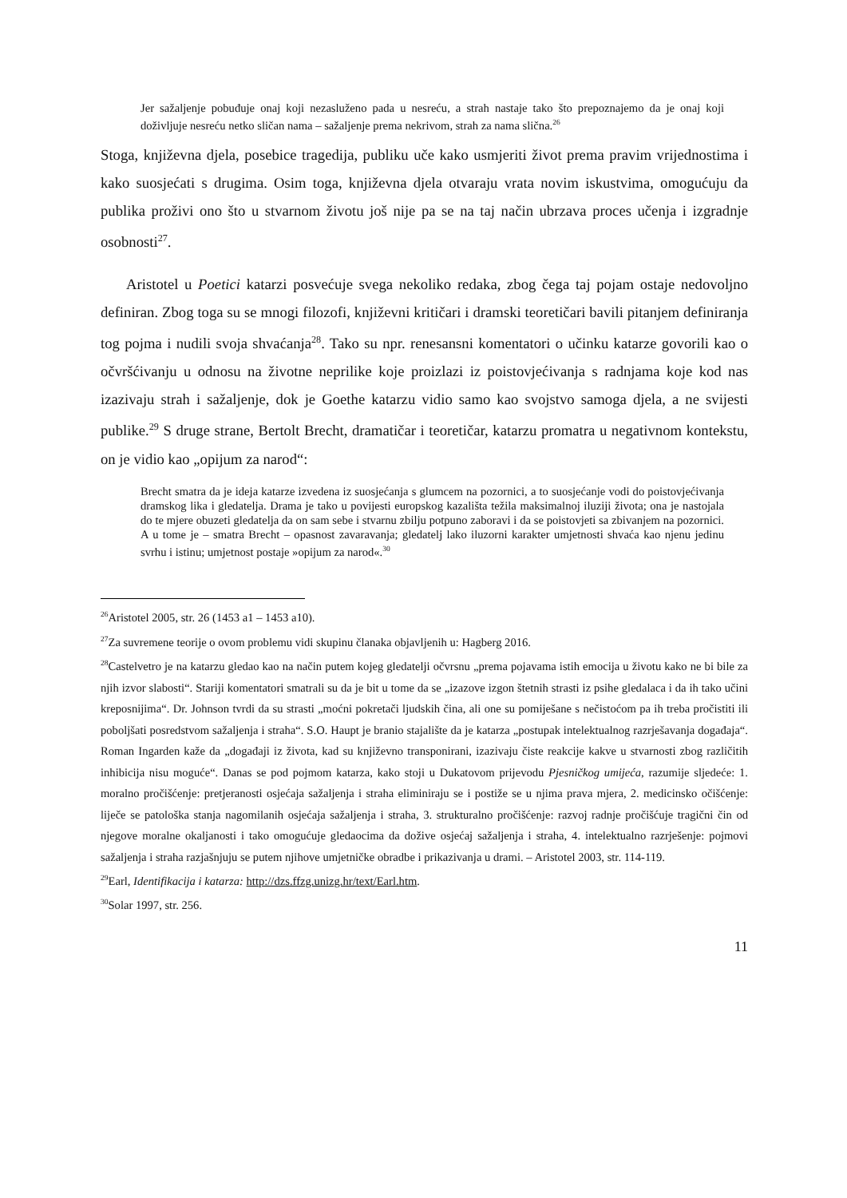Jer sažaljenje pobuđuje onaj koji nezasluženo pada u nesreću, a strah nastaje tako što prepoznajemo da je onaj koji doživljuje nesreću netko sličan nama – sažaljenje prema nekrivom, strah za nama slična.<sup>26</sup>
Stoga, književna djela, posebice tragedija, publiku uče kako usmjeriti život prema pravim vrijednostima i kako suosjećati s drugima. Osim toga, književna djela otvaraju vrata novim iskustvima, omogućuju da publika proživi ono što u stvarnom životu još nije pa se na taj način ubrzava proces učenja i izgradnje osobnosti<sup>27</sup>.
Aristotel u Poetici katarzi posvećuje svega nekoliko redaka, zbog čega taj pojam ostaje nedovoljno definiran. Zbog toga su se mnogi filozofi, književni kritičari i dramski teoretičari bavili pitanjem definiranja tog pojma i nudili svoja shvaćanja<sup>28</sup>. Tako su npr. renesansni komentatori o učinku katarze govorili kao o očvršćivanju u odnosu na životne neprilike koje proizlazi iz poistovjećivanja s radnjama koje kod nas izazivaju strah i sažaljenje, dok je Goethe katarzu vidio samo kao svojstvo samoga djela, a ne svijesti publike.<sup>29</sup> S druge strane, Bertolt Brecht, dramatičar i teoretičar, katarzu promatra u negativnom kontekstu, on je vidio kao „opijum za narod“:
Brecht smatra da je ideja katarze izvedena iz suosjećanja s glumcem na pozornici, a to suosjećanje vodi do poistovjećivanja dramskog lika i gledatelja. Drama je tako u povijesti europskog kazališta težila maksimalnoj iluziji života; ona je nastojala do te mjere obuzeti gledatelja da on sam sebe i stvarnu zbilju potpuno zaboravi i da se poistovjeti sa zbivanjem na pozornici. A u tome je – smatra Brecht – opasnost zavaravanja; gledatelj lako iluzorni karakter umjetnosti shvaća kao njenu jedinu svrhu i istinu; umjetnost postaje »opijum za narod«.<sup>30</sup>
<sup>26</sup> Aristotel 2005, str. 26 (1453 a1 – 1453 a10).
<sup>27</sup> Za suvremene teorije o ovom problemu vidi skupinu članaka objavljenih u: Hagberg 2016.
<sup>28</sup> Castelvetro je na katarzu gledao kao na način putem kojeg gledatelji očvrsnu „prema pojavama istih emocija u životu kako ne bi bile za njih izvor slabosti“. Stariji komentatori smatrali su da je bit u tome da se „izazove izgon štetnih strasti iz psihe gledalaca i da ih tako učini kreposnijima“. Dr. Johnson tvrdi da su strasti „moćni pokretači ljudskih čina, ali one su pomiješane s nečistoćom pa ih treba pročistiti ili poboljšati posredstvom sažaljenja i straha“. S.O. Haupt je branio stajalište da je katarza „postupak intelektualnog razrješavanja događaja“. Roman Ingarden kaže da „događaji iz života, kad su književno transponirani, izazivaju čiste reakcije kakve u stvarnosti zbog različitih inhibicija nisu moguće“. Danas se pod pojmom katarza, kako stoji u Dukatovom prijevodu Pjesničkog umijeća, razumije sljedeće: 1. moralno pročišćenje: pretjeranosti osjećaja sažaljenja i straha eliminiraju se i postiže se u njima prava mjera, 2. medicinsko očišćenje: liječe se patološka stanja nagomilanih osjećaja sažaljenja i straha, 3. strukturalno pročišćenje: razvoj radnje pročišćuje tragični čin od njegove moralne okaljanosti i tako omogućuje gledaocima da dožive osjećaj sažaljenja i straha, 4. intelektualno razrješenje: pojmovi sažaljenja i straha razjašnjuju se putem njihove umjetničke obradbe i prikazivanja u drami. – Aristotel 2003, str. 114-119.
<sup>29</sup> Earl, Identifikacija i katarza: http://dzs.ffzg.unizg.hr/text/Earl.htm.
<sup>30</sup> Solar 1997, str. 256.
11